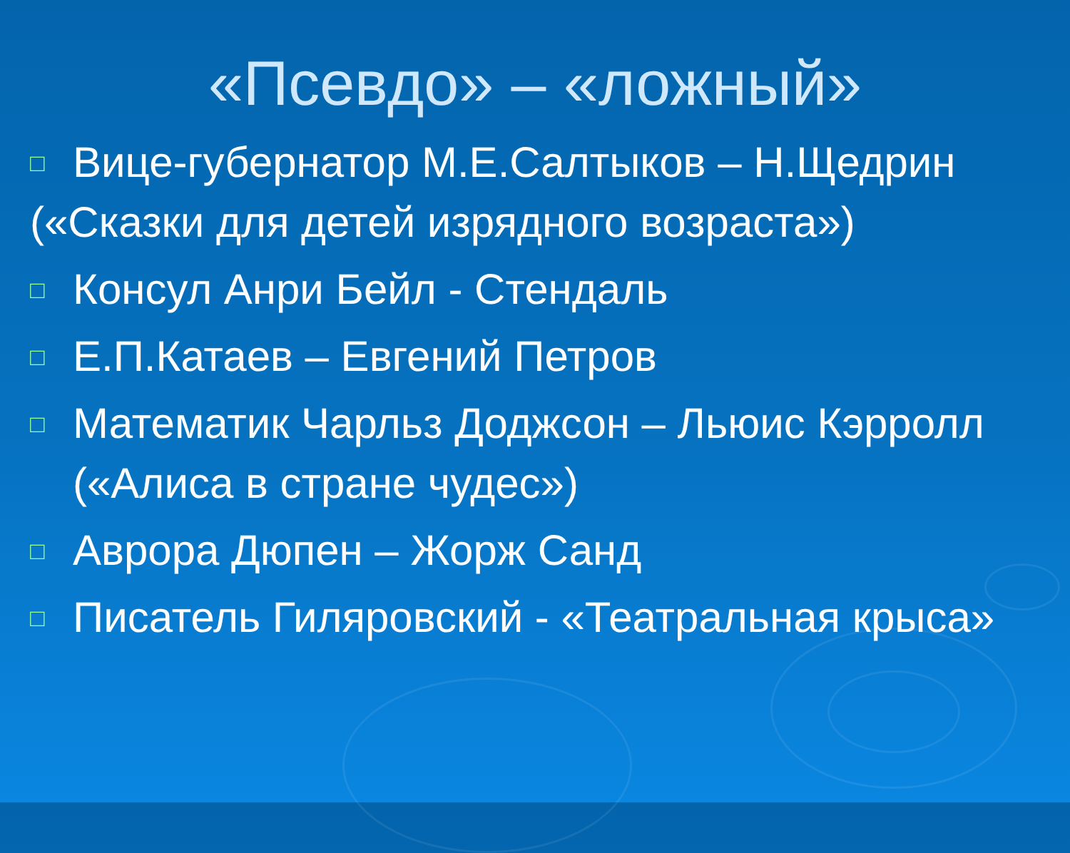«Псевдо» – «ложный»
□ Вице-губернатор М.Е.Салтыков – Н.Щедрин
(«Сказки для детей изрядного возраста»)
□ Консул Анри Бейл - Стендаль
□ Е.П.Катаев – Евгений Петров
□ Математик Чарльз Доджсон – Льюис Кэрролл («Алиса в стране чудес»)
□ Аврора Дюпен – Жорж Санд
□ Писатель Гиляровский - «Театральная крыса»